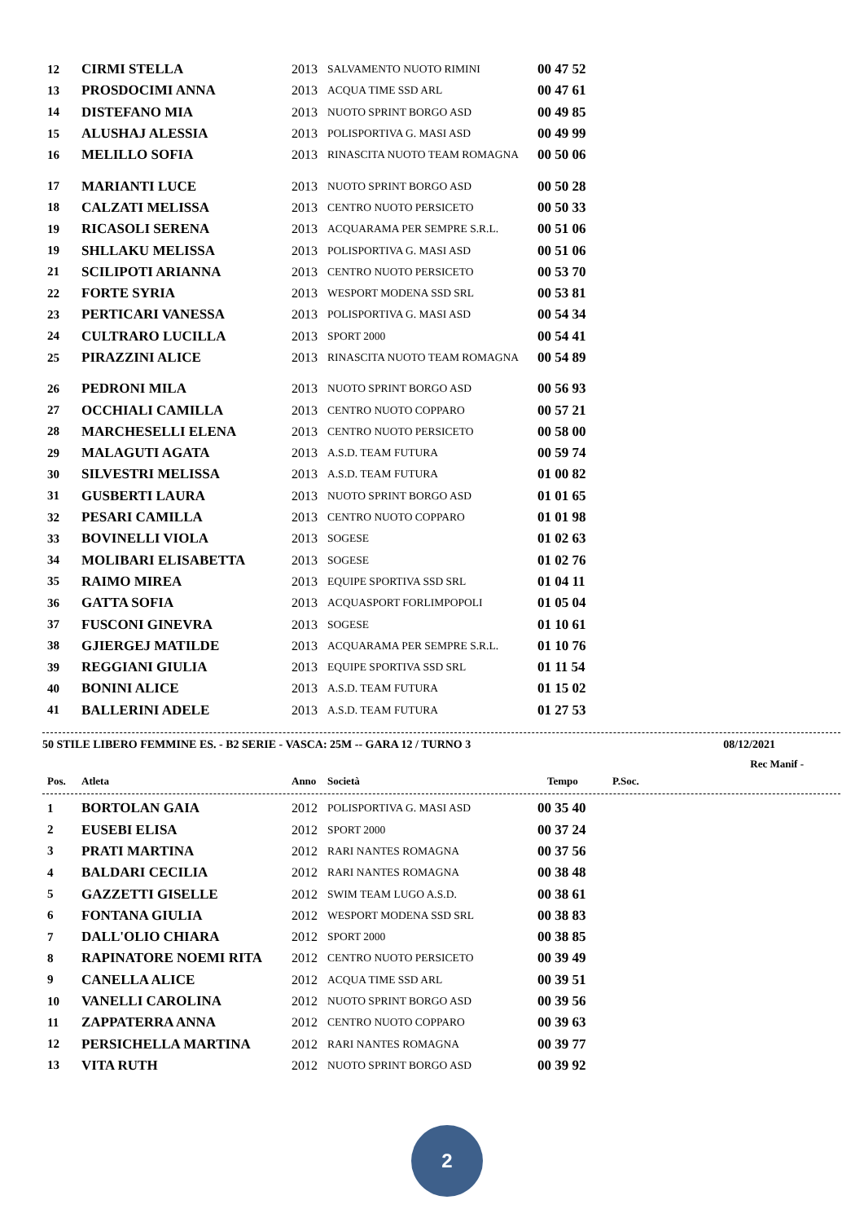| 12 | CIRMI STELLA | 2013 | SALVAMENTO NUOTO RIMINI | 00 47 52 |
| 13 | PROSDOCIMI ANNA | 2013 | ACQUA TIME SSD ARL | 00 47 61 |
| 14 | DISTEFANO MIA | 2013 | NUOTO SPRINT BORGO ASD | 00 49 85 |
| 15 | ALUSHAJ ALESSIA | 2013 | POLISPORTIVA G. MASI ASD | 00 49 99 |
| 16 | MELILLO SOFIA | 2013 | RINASCITA NUOTO TEAM ROMAGNA | 00 50 06 |
| 17 | MARIANTI LUCE | 2013 | NUOTO SPRINT BORGO ASD | 00 50 28 |
| 18 | CALZATI MELISSA | 2013 | CENTRO NUOTO PERSICETO | 00 50 33 |
| 19 | RICASOLI SERENA | 2013 | ACQUARAMA PER SEMPRE S.R.L. | 00 51 06 |
| 19 | SHLLAKU MELISSA | 2013 | POLISPORTIVA G. MASI ASD | 00 51 06 |
| 21 | SCILIPOTI ARIANNA | 2013 | CENTRO NUOTO PERSICETO | 00 53 70 |
| 22 | FORTE SYRIA | 2013 | WESPORT MODENA SSD SRL | 00 53 81 |
| 23 | PERTICARI VANESSA | 2013 | POLISPORTIVA G. MASI ASD | 00 54 34 |
| 24 | CULTRARO LUCILLA | 2013 | SPORT 2000 | 00 54 41 |
| 25 | PIRAZZINI ALICE | 2013 | RINASCITA NUOTO TEAM ROMAGNA | 00 54 89 |
| 26 | PEDRONI MILA | 2013 | NUOTO SPRINT BORGO ASD | 00 56 93 |
| 27 | OCCHIALI CAMILLA | 2013 | CENTRO NUOTO COPPARO | 00 57 21 |
| 28 | MARCHESELLI ELENA | 2013 | CENTRO NUOTO PERSICETO | 00 58 00 |
| 29 | MALAGUTI AGATA | 2013 | A.S.D. TEAM FUTURA | 00 59 74 |
| 30 | SILVESTRI MELISSA | 2013 | A.S.D. TEAM FUTURA | 01 00 82 |
| 31 | GUSBERTI LAURA | 2013 | NUOTO SPRINT BORGO ASD | 01 01 65 |
| 32 | PESARI CAMILLA | 2013 | CENTRO NUOTO COPPARO | 01 01 98 |
| 33 | BOVINELLI VIOLA | 2013 | SOGESE | 01 02 63 |
| 34 | MOLIBARI ELISABETTA | 2013 | SOGESE | 01 02 76 |
| 35 | RAIMO MIREA | 2013 | EQUIPE SPORTIVA SSD SRL | 01 04 11 |
| 36 | GATTA SOFIA | 2013 | ACQUASPORT FORLIMPOPOLI | 01 05 04 |
| 37 | FUSCONI GINEVRA | 2013 | SOGESE | 01 10 61 |
| 38 | GJIERGEJ MATILDE | 2013 | ACQUARAMA PER SEMPRE S.R.L. | 01 10 76 |
| 39 | REGGIANI GIULIA | 2013 | EQUIPE SPORTIVA SSD SRL | 01 11 54 |
| 40 | BONINI ALICE | 2013 | A.S.D. TEAM FUTURA | 01 15 02 |
| 41 | BALLERINI ADELE | 2013 | A.S.D. TEAM FUTURA | 01 27 53 |
50 STILE LIBERO FEMMINE ES. - B2 SERIE - VASCA: 25M -- GARA 12 / TURNO 3 08/12/2021
Rec Manif -
| Pos. | Atleta | Anno | Società | Tempo | P.Soc. |
| --- | --- | --- | --- | --- | --- |
| 1 | BORTOLAN GAIA | 2012 | POLISPORTIVA G. MASI ASD | 00 35 40 |
| 2 | EUSEBI ELISA | 2012 | SPORT 2000 | 00 37 24 |
| 3 | PRATI MARTINA | 2012 | RARI NANTES ROMAGNA | 00 37 56 |
| 4 | BALDARI CECILIA | 2012 | RARI NANTES ROMAGNA | 00 38 48 |
| 5 | GAZZETTI GISELLE | 2012 | SWIM TEAM LUGO A.S.D. | 00 38 61 |
| 6 | FONTANA GIULIA | 2012 | WESPORT MODENA SSD SRL | 00 38 83 |
| 7 | DALL'OLIO CHIARA | 2012 | SPORT 2000 | 00 38 85 |
| 8 | RAPINATORE NOEMI RITA | 2012 | CENTRO NUOTO PERSICETO | 00 39 49 |
| 9 | CANELLA ALICE | 2012 | ACQUA TIME SSD ARL | 00 39 51 |
| 10 | VANELLI CAROLINA | 2012 | NUOTO SPRINT BORGO ASD | 00 39 56 |
| 11 | ZAPPATERRA ANNA | 2012 | CENTRO NUOTO COPPARO | 00 39 63 |
| 12 | PERSICHELLA MARTINA | 2012 | RARI NANTES ROMAGNA | 00 39 77 |
| 13 | VITA RUTH | 2012 | NUOTO SPRINT BORGO ASD | 00 39 92 |
2